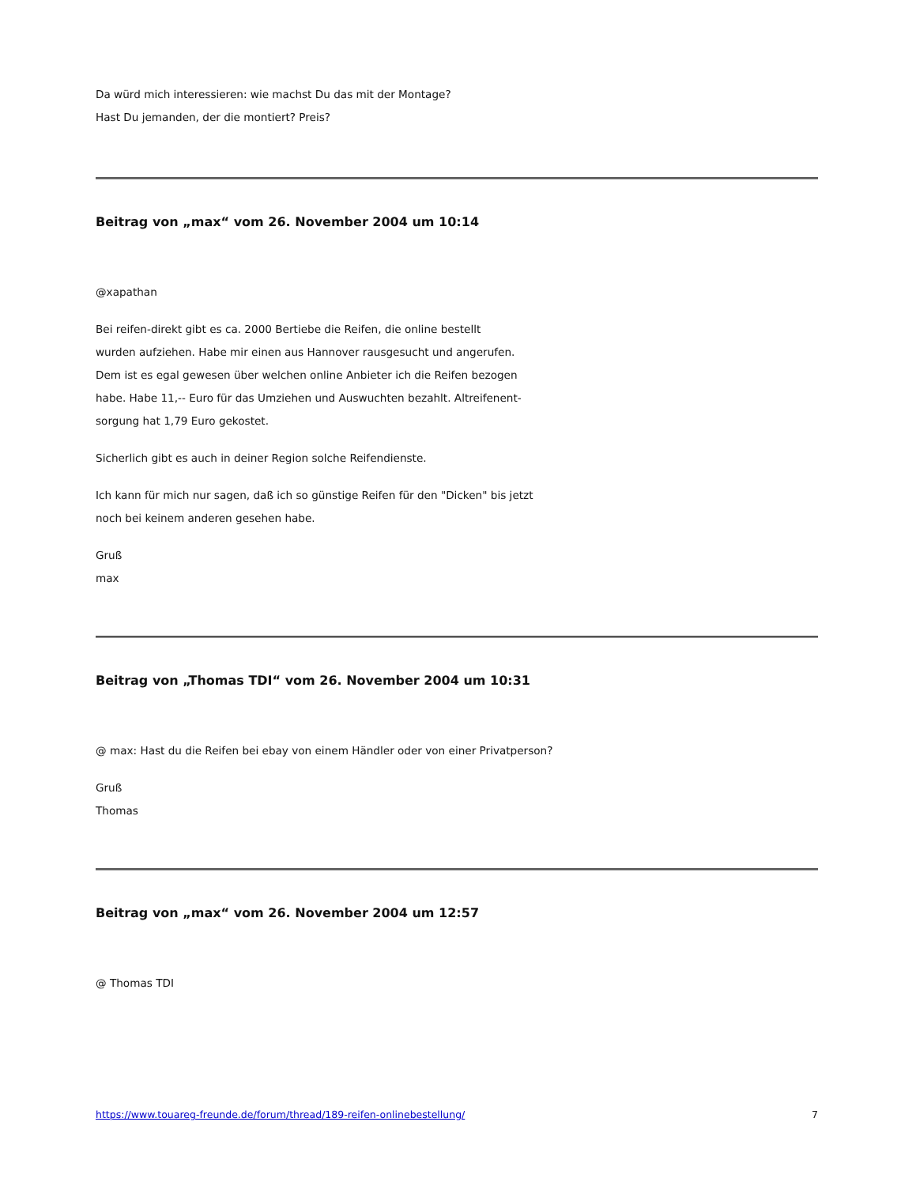Da würd mich interessieren: wie machst Du das mit der Montage?
Hast Du jemanden, der die montiert? Preis?
Beitrag von „max“ vom 26. November 2004 um 10:14
@xapathan
Bei reifen-direkt gibt es ca. 2000 Bertiebe die Reifen, die online bestellt
wurden aufziehen. Habe mir einen aus Hannover rausgesucht und angerufen.
Dem ist es egal gewesen über welchen online Anbieter ich die Reifen bezogen
habe. Habe 11,-- Euro für das Umziehen und Auswuchten bezahlt. Altreifenent-
sorgung hat 1,79 Euro gekostet.
Sicherlich gibt es auch in deiner Region solche Reifendienste.
Ich kann für mich nur sagen, daß ich so günstige Reifen für den "Dicken" bis jetzt
noch bei keinem anderen gesehen habe.
Gruß
max
Beitrag von „Thomas TDI“ vom 26. November 2004 um 10:31
@ max: Hast du die Reifen bei ebay von einem Händler oder von einer Privatperson?
Gruß
Thomas
Beitrag von „max“ vom 26. November 2004 um 12:57
@ Thomas TDI
https://www.touareg-freunde.de/forum/thread/189-reifen-onlinebestellung/ 7